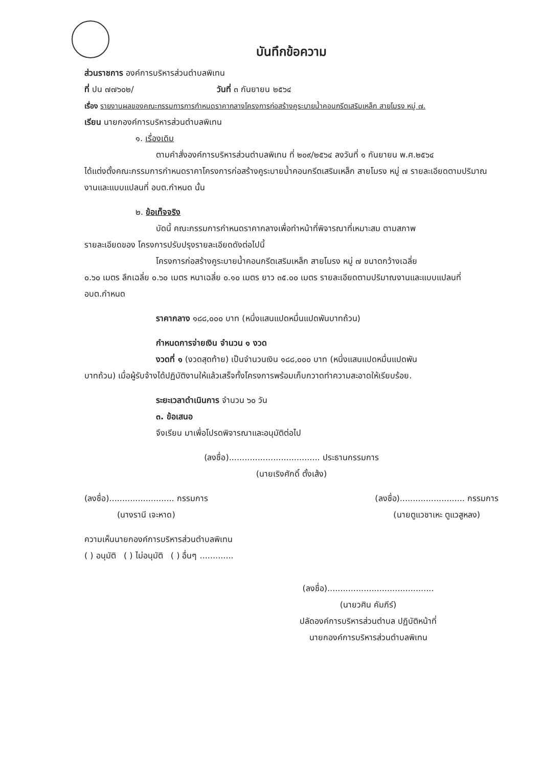บันทึกข้อความ
ส่วนราชการ องค์การบริหารส่วนตำบลพิเทน
ที่ ปน ๗๗๖๐๒/ วันที่ ๓ กันยายน ๒๕๖๔
เรื่อง รายงานผลของคณะกรรมการการกำหนดราคากลางโครงการก่อสร้างคูระบายน้ำคอนกรีตเสริมเหล็ก สายโมรง หมู่ ๗.
เรียน นายกองค์การบริหารส่วนตำบลพิเทน
๑. เรื่องเดิม
ตามคำสั่งองค์การบริหารส่วนตำบลพิเทน ที่ ๒๐๙/๒๕๖๔ ลงวันที่ ๑ กันยายน พ.ศ.๒๕๖๔
ได้แต่งตั้งคณะกรรมการกำหนดราคาโครงการก่อสร้างคูระบายน้ำคอนกรีตเสริมเหล็ก สายโมรง หมู่ ๗ รายละเอียดตามปริมาณงานและแบบแปลนที่ อบต.กำหนด นั้น
๒. ข้อเท็จจริง
บัดนี้ คณะกรรมการกำหนดราคากลางเพื่อทำหน้าที่พิจารณาที่เหมาะสม ตามสภาพ
รายละเอียดของ โครงการปรับปรุงรายละเอียดดังต่อไปนี้
โครงการก่อสร้างคูระบายน้ำคอนกรีตเสริมเหล็ก สายโมรง หมู่ ๗ ขนาดกว้างเฉลี่ย
๐.๖๐ เมตร ลึกเฉลี่ย ๐.๖๐ เมตร หนาเฉลี่ย ๐.๑๐ เมตร ยาว ๓๕.๐๐ เมตร รายละเอียดตามปริมาณงานและแบบแปลนที่ อบต.กำหนด
ราคากลาง ๑๘๘,๐๐๐ บาท (หนึ่งแสนแปดหมื่นแปดพันบาทถ้วน)
กำหนดการจ่ายเงิน จำนวน ๑ งวด
งวดที่ ๑ (งวดสุดท้าย) เป็นจำนวนเงิน ๑๘๘,๐๐๐ บาท (หนึ่งแสนแปดหมื่นแปดพัน
บาทถ้วน) เมื่อผู้รับจ้างได้ปฏิบัติงานให้แล้วเสร็จทั้งโครงการพร้อมเก็บกวาดทำความสะอาดให้เรียบร้อย.
ระยะเวลาดำเนินการ จำนวน ๖๐ วัน
๓. ข้อเสนอ
จึงเรียน มาเพื่อโปรดพิจารณาและอนุมัติต่อไป
(ลงชื่อ)................................... ประธานกรรมการ
(นายเริงศักดิ์ ตั้งเส้ง)
(ลงชื่อ)......................... กรรมการ
(นางรานี เจะหาด)
(ลงชื่อ)......................... กรรมการ
(นายตูแวชาเหะ ตูแวสูหลง)
ความเห็นนายกองค์การบริหารส่วนตำบลพิเทน
( ) อนุมัติ ( ) ไม่อนุมัติ ( ) อื่นๆ .............
(ลงชื่อ).........................................
(นายวศิน คัมภีร์)
ปลัดองค์การบริหารส่วนตำบล ปฏิบัติหน้าที่
นายกองค์การบริหารส่วนตำบลพิเทน